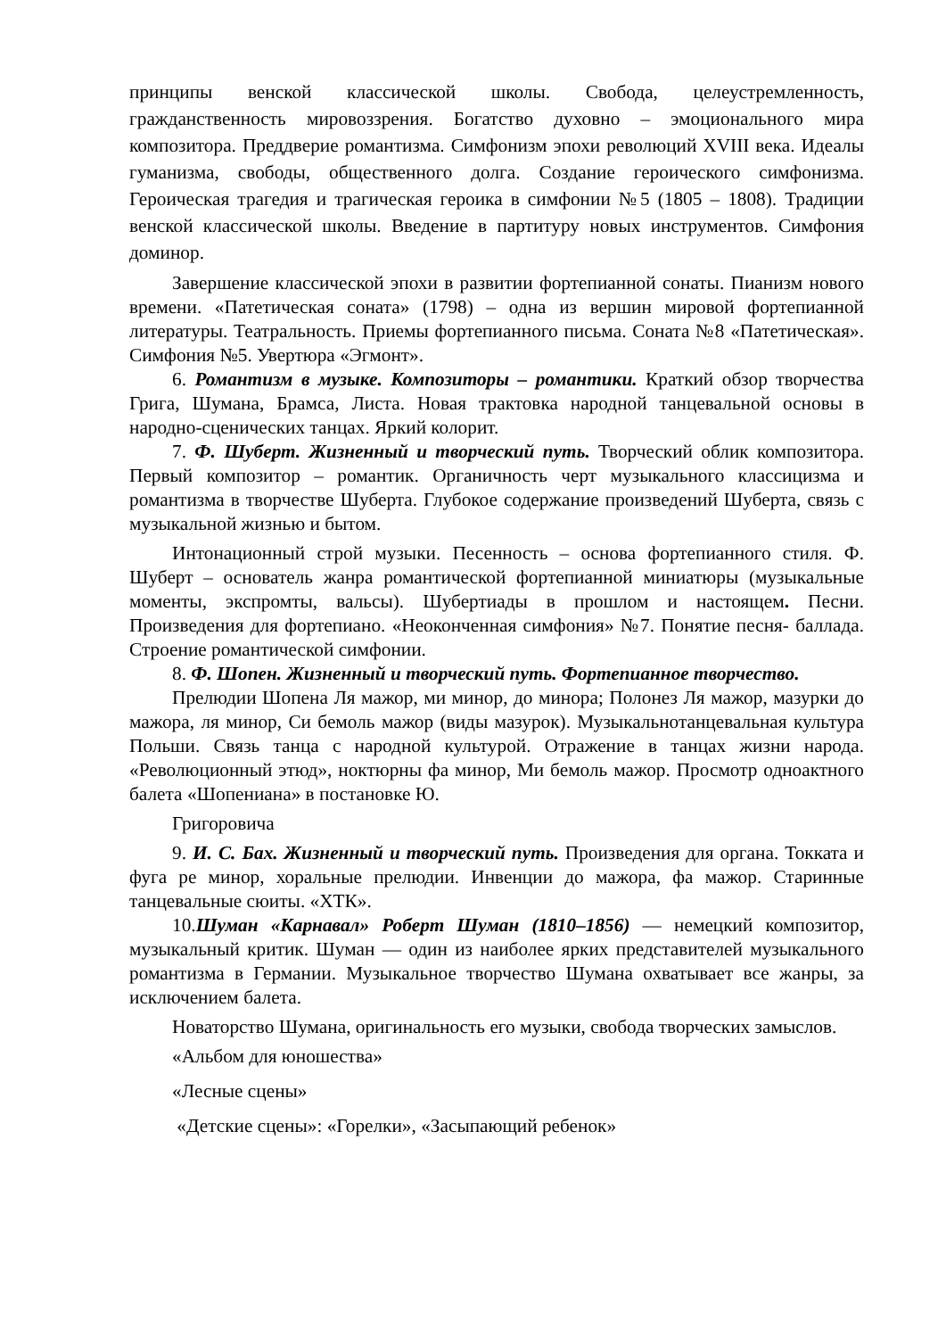принципы венской классической школы. Свобода, целеустремленность, гражданственность мировоззрения. Богатство духовно – эмоционального мира композитора. Преддверие романтизма. Симфонизм эпохи революций XVIII века. Идеалы гуманизма, свободы, общественного долга. Создание героического симфонизма. Героическая трагедия и трагическая героика в симфонии №5 (1805 – 1808). Традиции венской классической школы. Введение в партитуру новых инструментов. Симфония доминор.
Завершение классической эпохи в развитии фортепианной сонаты. Пианизм нового времени. «Патетическая соната» (1798) – одна из вершин мировой фортепианной литературы. Театральность. Приемы фортепианного письма. Соната №8 «Патетическая». Симфония №5. Увертюра «Эгмонт».
6. Романтизм в музыке. Композиторы – романтики. Краткий обзор творчества Грига, Шумана, Брамса, Листа. Новая трактовка народной танцевальной основы в народно-сценических танцах. Яркий колорит.
7. Ф. Шуберт. Жизненный и творческий путь. Творческий облик композитора. Первый композитор – романтик. Органичность черт музыкального классицизма и романтизма в творчестве Шуберта. Глубокое содержание произведений Шуберта, связь с музыкальной жизнью и бытом.
Интонационный строй музыки. Песенность – основа фортепианного стиля. Ф. Шуберт – основатель жанра романтической фортепианной миниатюры (музыкальные моменты, экспромты, вальсы). Шубертиады в прошлом и настоящем. Песни. Произведения для фортепиано. «Неоконченная симфония» №7. Понятие песня- баллада. Строение романтической симфонии.
8. Ф. Шопен. Жизненный и творческий путь. Фортепианное творчество.
Прелюдии Шопена Ля мажор, ми минор, до минора; Полонез Ля мажор, мазурки до мажора, ля минор, Си бемоль мажор (виды мазурок). Музыкальнотанцевальная культура Польши. Связь танца с народной культурой. Отражение в танцах жизни народа. «Революционный этюд», ноктюрны фа минор, Ми бемоль мажор. Просмотр одноактного балета «Шопениана» в постановке Ю.
Григоровича
9. И. С. Бах. Жизненный и творческий путь. Произведения для органа. Токката и фуга ре минор, хоральные прелюдии. Инвенции до мажора, фа мажор. Старинные танцевальные сюиты. «ХТК».
10.Шуман «Карнавал» Роберт Шуман (1810–1856) — немецкий композитор, музыкальный критик. Шуман — один из наиболее ярких представителей музыкального романтизма в Германии. Музыкальное творчество Шумана охватывает все жанры, за исключением балета.
Новаторство Шумана, оригинальность его музыки, свобода творческих замыслов.
«Альбом для юношества»
«Лесные сцены»
«Детские сцены»: «Горелки», «Засыпающий ребенок»